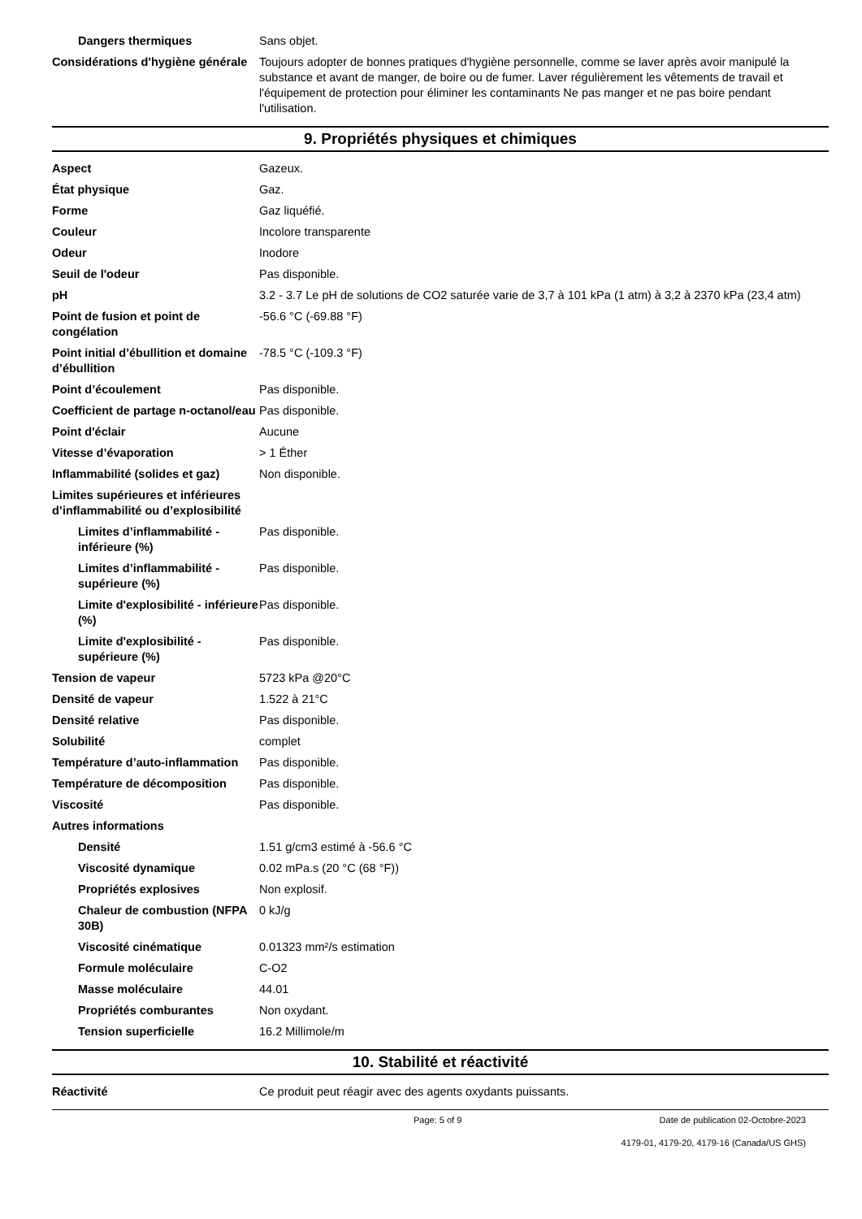| Dangers thermiques | Sans objet. |
| Considérations d'hygiène générale | Toujours adopter de bonnes pratiques d'hygiène personnelle, comme se laver après avoir manipulé la substance et avant de manger, de boire ou de fumer. Laver régulièrement les vêtements de travail et l'équipement de protection pour éliminer les contaminants Ne pas manger et ne pas boire pendant l'utilisation. |
9. Propriétés physiques et chimiques
| Aspect | Gazeux. |
| État physique | Gaz. |
| Forme | Gaz liquéfié. |
| Couleur | Incolore transparente |
| Odeur | Inodore |
| Seuil de l'odeur | Pas disponible. |
| pH | 3.2 - 3.7 Le pH de solutions de CO2 saturée varie de 3,7 à 101 kPa (1 atm) à 3,2 à 2370 kPa (23,4 atm) |
| Point de fusion et point de congélation | -56.6 °C (-69.88 °F) |
| Point initial d’ébullition et domaine d’ébullition | -78.5 °C (-109.3 °F) |
| Point d’écoulement | Pas disponible. |
| Coefficient de partage n-octanol/eau | Pas disponible. |
| Point d'éclair | Aucune |
| Vitesse d’évaporation | > 1 Éther |
| Inflammabilité (solides et gaz) | Non disponible. |
| Limites supérieures et inférieures d’inflammabilité ou d’explosibilité | |
| Limites d’inflammabilité - inférieure (%) | Pas disponible. |
| Limites d’inflammabilité - supérieure (%) | Pas disponible. |
| Limite d'explosibilité - inférieure (%) | Pas disponible. |
| Limite d'explosibilité - supérieure (%) | Pas disponible. |
| Tension de vapeur | 5723 kPa @20°C |
| Densité de vapeur | 1.522 à 21°C |
| Densité relative | Pas disponible. |
| Solubilité | complet |
| Température d’auto-inflammation | Pas disponible. |
| Température de décomposition | Pas disponible. |
| Viscosité | Pas disponible. |
| Autres informations | |
| Densité | 1.51 g/cm3 estimé à -56.6 °C |
| Viscosité dynamique | 0.02 mPa.s (20 °C (68 °F)) |
| Propriétés explosives | Non explosif. |
| Chaleur de combustion (NFPA 30B) | 0 kJ/g |
| Viscosité cinématique | 0.01323 mm²/s estimation |
| Formule moléculaire | C-O2 |
| Masse moléculaire | 44.01 |
| Propriétés comburantes | Non oxydant. |
| Tension superficielle | 16.2 Millimole/m |
10. Stabilité et réactivité
| Réactivité | Ce produit peut réagir avec des agents oxydants puissants. |
Page: 5 of 9 Date de publication 02-Octobre-2023
4179-01, 4179-20, 4179-16 (Canada/US GHS)